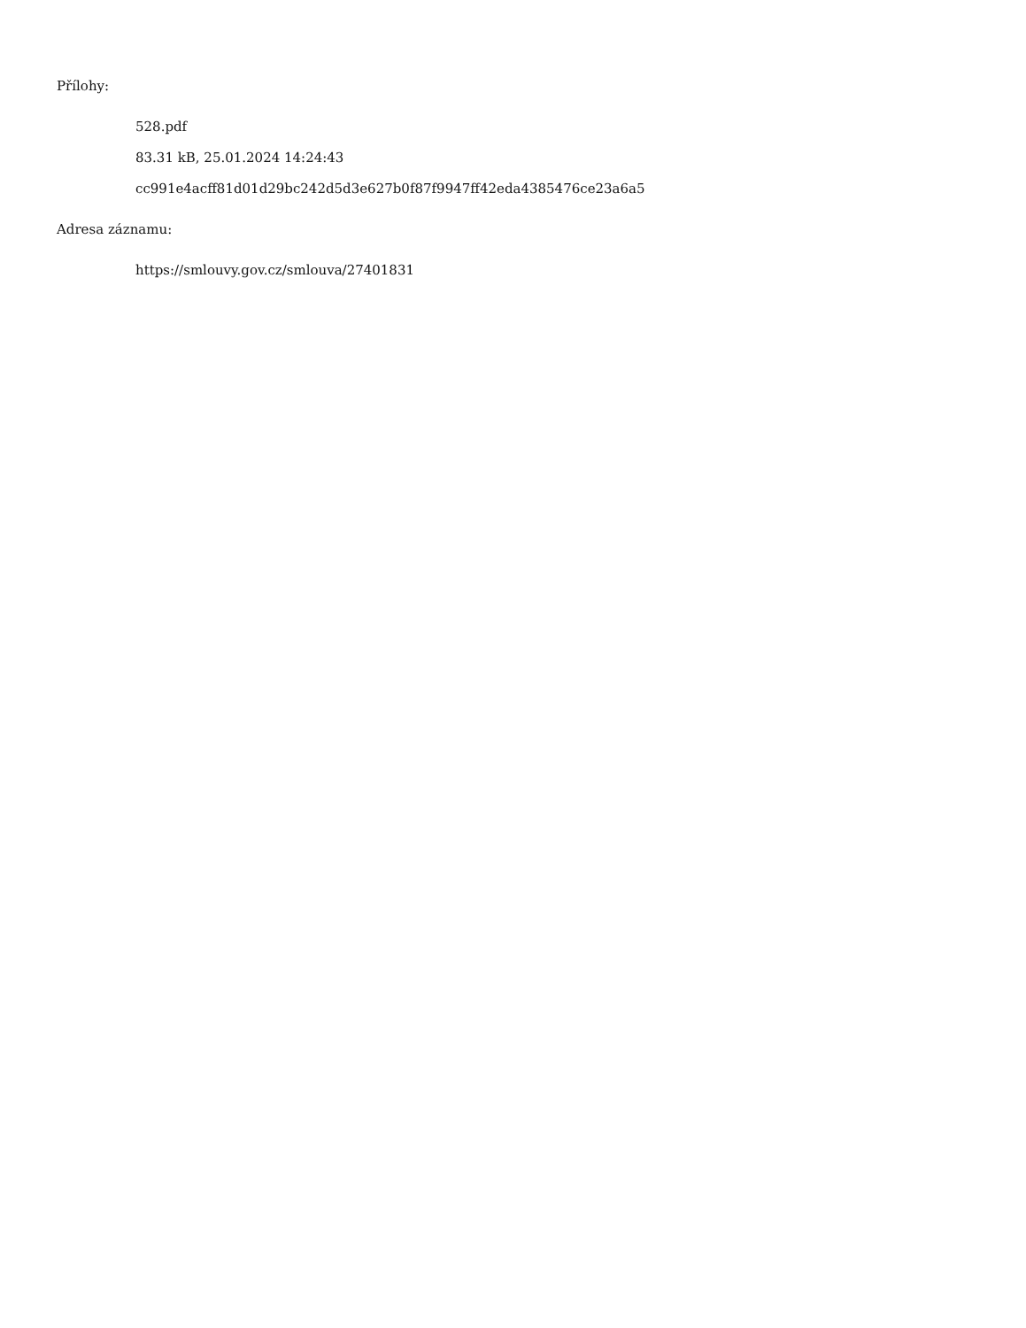Přílohy:
528.pdf
83.31 kB, 25.01.2024 14:24:43
cc991e4acff81d01d29bc242d5d3e627b0f87f9947ff42eda4385476ce23a6a5
Adresa záznamu:
https://smlouvy.gov.cz/smlouva/27401831